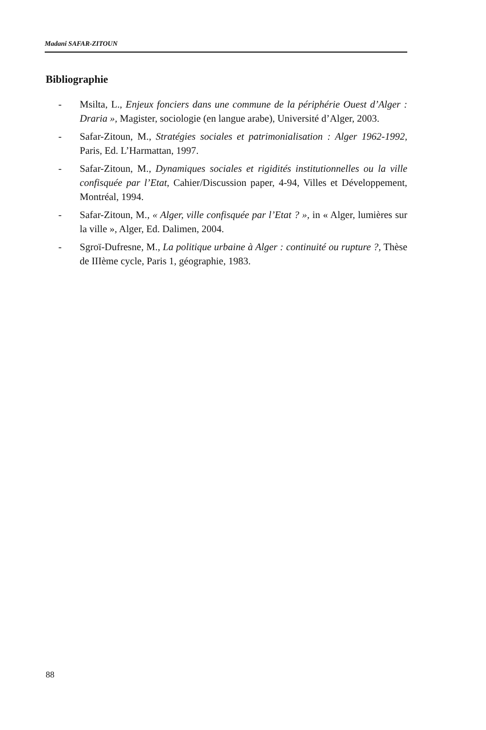Madani SAFAR-ZITOUN
Bibliographie
- Msilta, L., Enjeux fonciers dans une commune de la périphérie Ouest d’Alger : Draria », Magister, sociologie (en langue arabe), Université d’Alger, 2003.
- Safar-Zitoun, M., Stratégies sociales et patrimonialisation : Alger 1962-1992, Paris, Ed. L’Harmattan, 1997.
- Safar-Zitoun, M., Dynamiques sociales et rigidités institutionnelles ou la ville confisquée par l’Etat, Cahier/Discussion paper, 4-94, Villes et Développement, Montréal, 1994.
- Safar-Zitoun, M., « Alger, ville confisquée par l’Etat ? », in « Alger, lumières sur la ville », Alger, Ed. Dalimen, 2004.
- Sgroï-Dufresne, M., La politique urbaine à Alger : continuité ou rupture ?, Thèse de IIIème cycle, Paris 1, géographie, 1983.
88